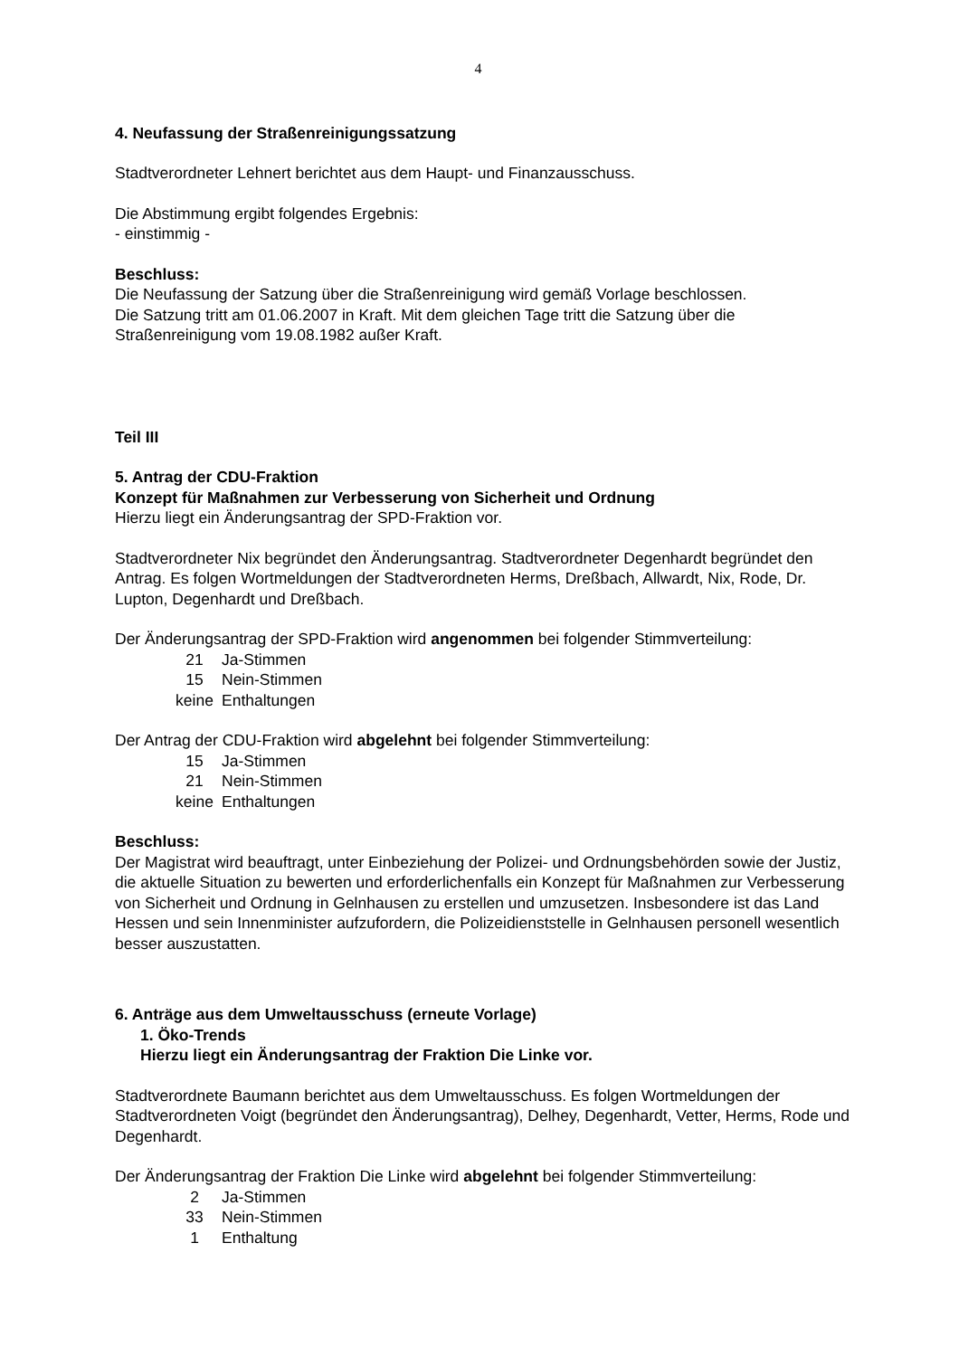4
4. Neufassung der Straßenreinigungssatzung
Stadtverordneter Lehnert berichtet aus dem Haupt- und Finanzausschuss.
Die Abstimmung ergibt folgendes Ergebnis:
- einstimmig -
Beschluss:
Die Neufassung der Satzung über die Straßenreinigung wird gemäß Vorlage beschlossen.
Die Satzung tritt am 01.06.2007 in Kraft. Mit dem gleichen Tage tritt die Satzung über die
Straßenreinigung vom 19.08.1982 außer Kraft.
Teil III
5. Antrag der CDU-Fraktion
Konzept für Maßnahmen zur Verbesserung von Sicherheit und Ordnung
Hierzu liegt ein Änderungsantrag der SPD-Fraktion vor.
Stadtverordneter Nix begründet den Änderungsantrag. Stadtverordneter Degenhardt begründet den Antrag. Es folgen Wortmeldungen der Stadtverordneten Herms, Dreßbach, Allwardt, Nix, Rode, Dr. Lupton, Degenhardt und Dreßbach.
Der Änderungsantrag der SPD-Fraktion wird angenommen bei folgender Stimmverteilung:
| 21 | Ja-Stimmen |
| 15 | Nein-Stimmen |
| keine | Enthaltungen |
Der Antrag der CDU-Fraktion wird abgelehnt bei folgender Stimmverteilung:
| 15 | Ja-Stimmen |
| 21 | Nein-Stimmen |
| keine | Enthaltungen |
Beschluss:
Der Magistrat wird beauftragt, unter Einbeziehung der Polizei- und Ordnungsbehörden sowie der Justiz, die aktuelle Situation zu bewerten und erforderlichenfalls ein Konzept für Maßnahmen zur Verbesserung von Sicherheit und Ordnung in Gelnhausen zu erstellen und umzusetzen. Insbesondere ist das Land Hessen und sein Innenminister aufzufordern, die Polizeidienststelle in Gelnhausen personell wesentlich besser auszustatten.
6. Anträge aus dem Umweltausschuss (erneute Vorlage)
1. Öko-Trends
Hierzu liegt ein Änderungsantrag der Fraktion Die Linke vor.
Stadtverordnete Baumann berichtet aus dem Umweltausschuss. Es folgen Wortmeldungen der Stadtverordneten Voigt (begründet den Änderungsantrag), Delhey, Degenhardt, Vetter, Herms, Rode und Degenhardt.
Der Änderungsantrag der Fraktion Die Linke wird abgelehnt bei folgender Stimmverteilung:
| 2 | Ja-Stimmen |
| 33 | Nein-Stimmen |
| 1 | Enthaltung |